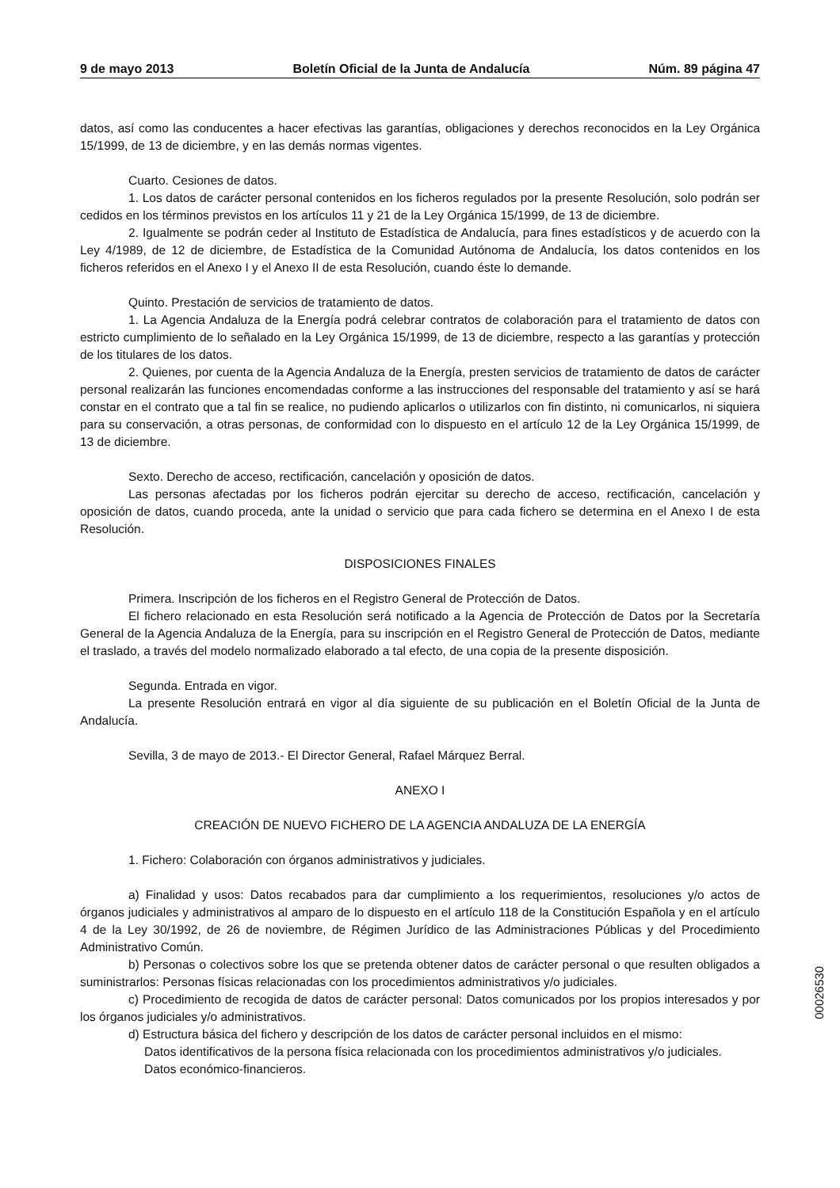9 de mayo 2013 Boletín Oficial de la Junta de Andalucía Núm. 89 página 47
datos, así como las conducentes a hacer efectivas las garantías, obligaciones y derechos reconocidos en la Ley Orgánica 15/1999, de 13 de diciembre, y en las demás normas vigentes.
Cuarto. Cesiones de datos.
1. Los datos de carácter personal contenidos en los ficheros regulados por la presente Resolución, solo podrán ser cedidos en los términos previstos en los artículos 11 y 21 de la Ley Orgánica 15/1999, de 13 de diciembre.
2. Igualmente se podrán ceder al Instituto de Estadística de Andalucía, para fines estadísticos y de acuerdo con la Ley 4/1989, de 12 de diciembre, de Estadística de la Comunidad Autónoma de Andalucía, los datos contenidos en los ficheros referidos en el Anexo I y el Anexo II de esta Resolución, cuando éste lo demande.
Quinto. Prestación de servicios de tratamiento de datos.
1. La Agencia Andaluza de la Energía podrá celebrar contratos de colaboración para el tratamiento de datos con estricto cumplimiento de lo señalado en la Ley Orgánica 15/1999, de 13 de diciembre, respecto a las garantías y protección de los titulares de los datos.
2. Quienes, por cuenta de la Agencia Andaluza de la Energía, presten servicios de tratamiento de datos de carácter personal realizarán las funciones encomendadas conforme a las instrucciones del responsable del tratamiento y así se hará constar en el contrato que a tal fin se realice, no pudiendo aplicarlos o utilizarlos con fin distinto, ni comunicarlos, ni siquiera para su conservación, a otras personas, de conformidad con lo dispuesto en el artículo 12 de la Ley Orgánica 15/1999, de 13 de diciembre.
Sexto. Derecho de acceso, rectificación, cancelación y oposición de datos.
Las personas afectadas por los ficheros podrán ejercitar su derecho de acceso, rectificación, cancelación y oposición de datos, cuando proceda, ante la unidad o servicio que para cada fichero se determina en el Anexo I de esta Resolución.
DISPOSICIONES FINALES
Primera. Inscripción de los ficheros en el Registro General de Protección de Datos.
El fichero relacionado en esta Resolución será notificado a la Agencia de Protección de Datos por la Secretaría General de la Agencia Andaluza de la Energía, para su inscripción en el Registro General de Protección de Datos, mediante el traslado, a través del modelo normalizado elaborado a tal efecto, de una copia de la presente disposición.
Segunda. Entrada en vigor.
La presente Resolución entrará en vigor al día siguiente de su publicación en el Boletín Oficial de la Junta de Andalucía.
Sevilla, 3 de mayo de 2013.- El Director General, Rafael Márquez Berral.
ANEXO I
CREACIÓN DE NUEVO FICHERO DE LA AGENCIA ANDALUZA DE LA ENERGÍA
1. Fichero: Colaboración con órganos administrativos y judiciales.
a) Finalidad y usos: Datos recabados para dar cumplimiento a los requerimientos, resoluciones y/o actos de órganos judiciales y administrativos al amparo de lo dispuesto en el artículo 118 de la Constitución Española y en el artículo 4 de la Ley 30/1992, de 26 de noviembre, de Régimen Jurídico de las Administraciones Públicas y del Procedimiento Administrativo Común.
b) Personas o colectivos sobre los que se pretenda obtener datos de carácter personal o que resulten obligados a suministrarlos: Personas físicas relacionadas con los procedimientos administrativos y/o judiciales.
c) Procedimiento de recogida de datos de carácter personal: Datos comunicados por los propios interesados y por los órganos judiciales y/o administrativos.
d) Estructura básica del fichero y descripción de los datos de carácter personal incluidos en el mismo:
Datos identificativos de la persona física relacionada con los procedimientos administrativos y/o judiciales.
Datos económico-financieros.
00026530